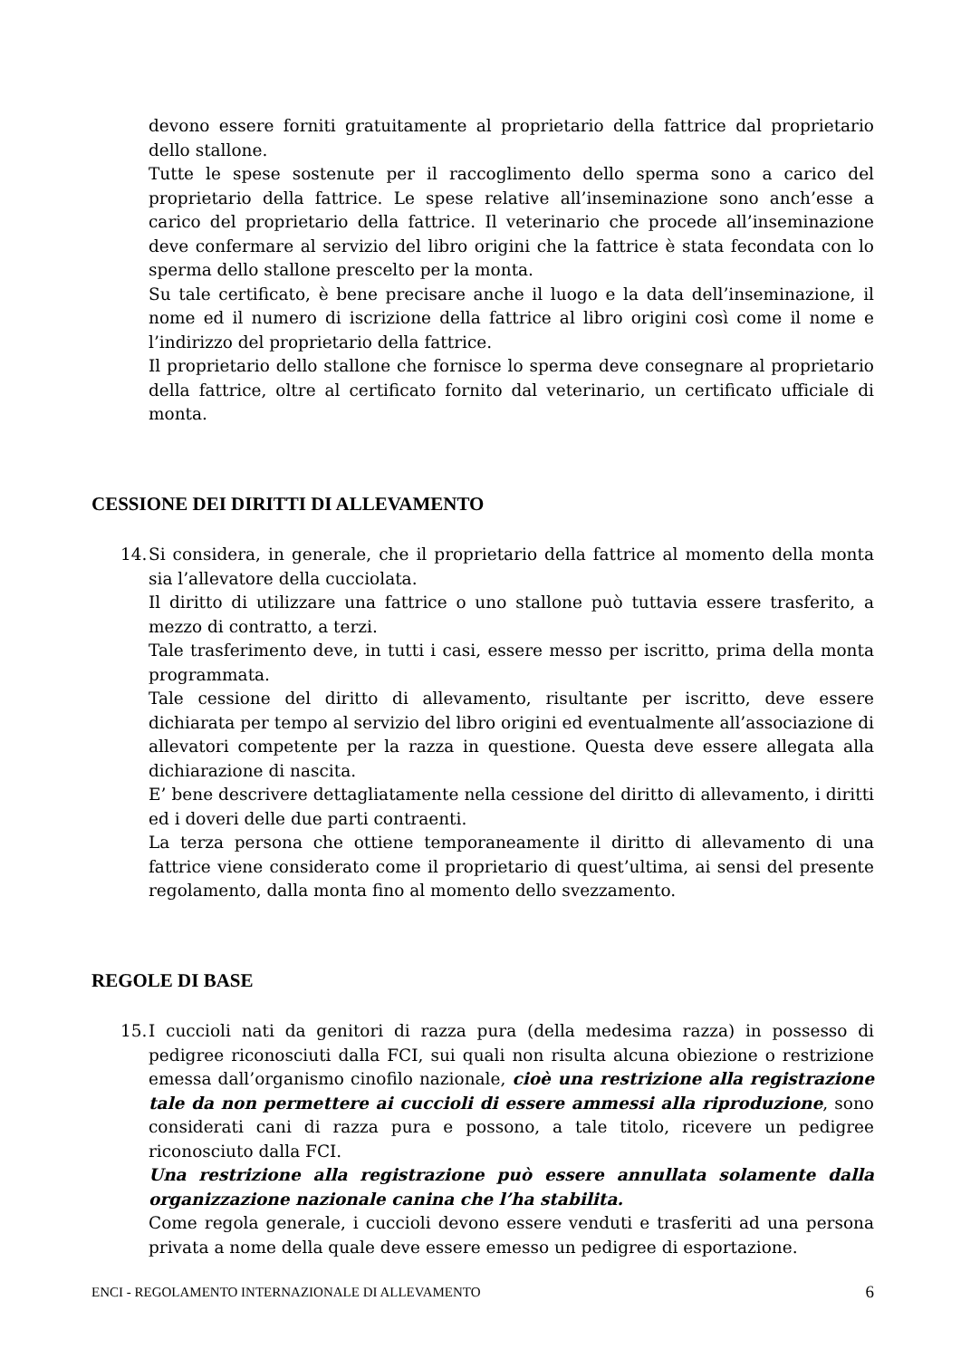devono essere forniti gratuitamente al proprietario della fattrice dal proprietario dello stallone.
Tutte le spese sostenute per il raccoglimento dello sperma sono a carico del proprietario della fattrice. Le spese relative all’inseminazione sono anch’esse a carico del proprietario della fattrice. Il veterinario che procede all’inseminazione deve confermare al servizio del libro origini che la fattrice è stata fecondata con lo sperma dello stallone prescelto per la monta.
Su tale certificato, è bene precisare anche il luogo e la data dell’inseminazione, il nome ed il numero di iscrizione della fattrice al libro origini così come il nome e l’indirizzo del proprietario della fattrice.
Il proprietario dello stallone che fornisce lo sperma deve consegnare al proprietario della fattrice, oltre al certificato fornito dal veterinario, un certificato ufficiale di monta.
CESSIONE DEI DIRITTI DI ALLEVAMENTO
14.
Si considera, in generale, che il proprietario della fattrice al momento della monta sia l’allevatore della cucciolata.
Il diritto di utilizzare una fattrice o uno stallone può tuttavia essere trasferito, a mezzo di contratto, a terzi.
Tale trasferimento deve, in tutti i casi, essere messo per iscritto, prima della monta programmata.
Tale cessione del diritto di allevamento, risultante per iscritto, deve essere dichiarata per tempo al servizio del libro origini ed eventualmente all’associazione di allevatori competente per la razza in questione. Questa deve essere allegata alla dichiarazione di nascita.
E’ bene descrivere dettagliatamente nella cessione del diritto di allevamento, i diritti ed i doveri delle due parti contraenti.
La terza persona che ottiene temporaneamente il diritto di allevamento di una fattrice viene considerato come il proprietario di quest’ultima, ai sensi del presente regolamento, dalla monta fino al momento dello svezzamento.
REGOLE DI BASE
15.
I cuccioli nati da genitori di razza pura (della medesima razza) in possesso di pedigree riconosciuti dalla FCI, sui quali non risulta alcuna obiezione o restrizione emessa dall’organismo cinofilo nazionale, cioè una restrizione alla registrazione tale da non permettere ai cuccioli di essere ammessi alla riproduzione, sono considerati cani di razza pura e possono, a tale titolo, ricevere un pedigree riconosciuto dalla FCI.
Una restrizione alla registrazione può essere annullata solamente dalla organizzazione nazionale canina che l’ha stabilita.
Come regola generale, i cuccioli devono essere venduti e trasferiti ad una persona privata a nome della quale deve essere emesso un pedigree di esportazione.
ENCI - REGOLAMENTO INTERNAZIONALE DI ALLEVAMENTO 6